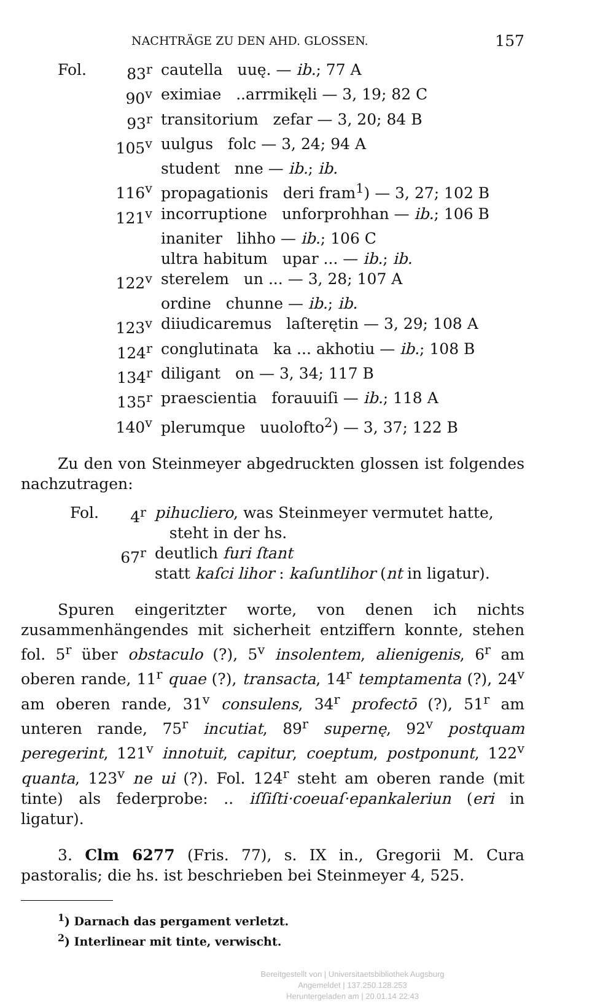NACHTRÄGE ZU DEN AHD. GLOSSEN. 157
| Fol. | 83<sup>r</sup> | cautella uuę. — ib. ; 77 A |
| | 90<sup>v</sup> | eximiae ..arrmikęli — 3, 19; 82 C |
| | 93<sup>r</sup> | transitorium zefar — 3, 20; 84 B |
| | 105<sup>v</sup> | uulgus folc — 3, 24; 94 A |
| | | student nne — ib. ; ib. |
| | 116<sup>v</sup> | propagationis deri fram<sup>1</sup>) — 3, 27; 102 B |
| | 121<sup>v</sup> | incorruptione unforprohhan — ib. ; 106 B |
| | | inaniter lihho — ib. ; 106 C |
| | | ultra habitum upar ... — ib. ; ib. |
| | 122<sup>v</sup> | sterelem un ... — 3, 28; 107 A |
| | | ordine chunne — ib. ; ib. |
| | 123<sup>v</sup> | diiudicaremus laſterętin — 3, 29; 108 A |
| | 124<sup>r</sup> | conglutinata ka ... akhotiu — ib. ; 108 B |
| | 134<sup>r</sup> | diligant on — 3, 34; 117 B |
| | 135<sup>r</sup> | praescientia forauuiſi — ib. ; 118 A |
| | 140<sup>v</sup> | plerumque uuolofto<sup>2</sup>) — 3, 37; 122 B |
Zu den von Steinmeyer abgedruckten glossen ist folgendes nachzutragen:
| Fol. | 4<sup>r</sup> | pihucliero , was Steinmeyer vermutet hatte, steht in der hs. |
| | 67<sup>r</sup> | deutlich furi ſtant statt kaſci lihor : kaſuntlihor ( nt in ligatur). |
Spuren eingeritzter worte, von denen ich nichts zusammenhängendes mit sicherheit entziffern konnte, stehen fol. 5<sup>r</sup> über obstaculo (?), 5<sup>v</sup> insolentem, alienigenis, 6<sup>r</sup> am oberen rande, 11<sup>r</sup> quae (?), transacta, 14<sup>r</sup> temptamenta (?), 24<sup>v</sup> am oberen rande, 31<sup>v</sup> consulens, 34<sup>r</sup> profectō (?), 51<sup>r</sup> am unteren rande, 75<sup>r</sup> incutiat, 89<sup>r</sup> supernę, 92<sup>v</sup> postquam peregerint, 121<sup>v</sup> innotuit, capitur, coeptum, postponunt, 122<sup>v</sup> quanta, 123<sup>v</sup> ne ui (?). Fol. 124<sup>r</sup> steht am oberen rande (mit tinte) als federprobe: .. iſſiſti·coeuaſ·epankaleriun (eri in ligatur).
3. Clm 6277 (Fris. 77), s. IX in., Gregorii M. Cura pastoralis; die hs. ist beschrieben bei Steinmeyer 4, 525.
<sup>1</sup>) Darnach das pergament verletzt.
<sup>2</sup>) Interlinear mit tinte, verwischt.
Bereitgestellt von | Universitaetsbibliothek Augsburg
Angemeldet | 137.250.128.253
Heruntergeladen am | 20.01.14 22:43